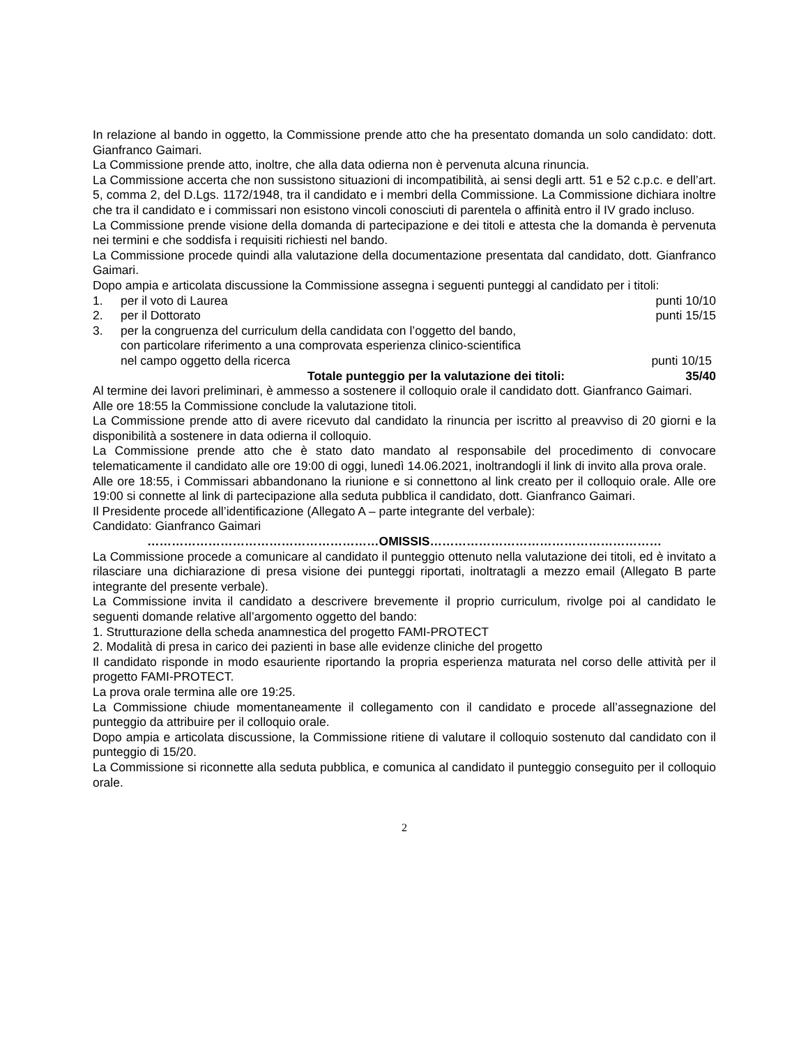In relazione al bando in oggetto, la Commissione prende atto che ha presentato domanda un solo candidato: dott. Gianfranco Gaimari.
La Commissione prende atto, inoltre, che alla data odierna non è pervenuta alcuna rinuncia.
La Commissione accerta che non sussistono situazioni di incompatibilità, ai sensi degli artt. 51 e 52 c.p.c. e dell’art. 5, comma 2, del D.Lgs. 1172/1948, tra il candidato e i membri della Commissione. La Commissione dichiara inoltre che tra il candidato e i commissari non esistono vincoli conosciuti di parentela o affinità entro il IV grado incluso.
La Commissione prende visione della domanda di partecipazione e dei titoli e attesta che la domanda è pervenuta nei termini e che soddisfa i requisiti richiesti nel bando.
La Commissione procede quindi alla valutazione della documentazione presentata dal candidato, dott. Gianfranco Gaimari.
Dopo ampia e articolata discussione la Commissione assegna i seguenti punteggi al candidato per i titoli:
1. per il voto di Laurea punti 10/10
2. per il Dottorato punti 15/15
3. per la congruenza del curriculum della candidata con l’oggetto del bando,
con particolare riferimento a una comprovata esperienza clinico-scientifica
nel campo oggetto della ricerca punti 10/15
Totale punteggio per la valutazione dei titoli: 35/40
Al termine dei lavori preliminari, è ammesso a sostenere il colloquio orale il candidato dott. Gianfranco Gaimari.
Alle ore 18:55 la Commissione conclude la valutazione titoli.
La Commissione prende atto di avere ricevuto dal candidato la rinuncia per iscritto al preavviso di 20 giorni e la disponibilità a sostenere in data odierna il colloquio.
La Commissione prende atto che è stato dato mandato al responsabile del procedimento di convocare telematicamente il candidato alle ore 19:00 di oggi, lunedì 14.06.2021, inoltrandogli il link di invito alla prova orale.
Alle ore 18:55, i Commissari abbandonano la riunione e si connettono al link creato per il colloquio orale. Alle ore 19:00 si connette al link di partecipazione alla seduta pubblica il candidato, dott. Gianfranco Gaimari.
Il Presidente procede all’identificazione (Allegato A – parte integrante del verbale):
Candidato: Gianfranco Gaimari
…………………………………………………OMISSIS…………………………………………………
La Commissione procede a comunicare al candidato il punteggio ottenuto nella valutazione dei titoli, ed è invitato a rilasciare una dichiarazione di presa visione dei punteggi riportati, inoltratagli a mezzo email (Allegato B parte integrante del presente verbale).
La Commissione invita il candidato a descrivere brevemente il proprio curriculum, rivolge poi al candidato le seguenti domande relative all’argomento oggetto del bando:
1. Strutturazione della scheda anamnestica del progetto FAMI-PROTECT
2. Modalità di presa in carico dei pazienti in base alle evidenze cliniche del progetto
Il candidato risponde in modo esauriente riportando la propria esperienza maturata nel corso delle attività per il progetto FAMI-PROTECT.
La prova orale termina alle ore 19:25.
La Commissione chiude momentaneamente il collegamento con il candidato e procede all’assegnazione del punteggio da attribuire per il colloquio orale.
Dopo ampia e articolata discussione, la Commissione ritiene di valutare il colloquio sostenuto dal candidato con il punteggio di 15/20.
La Commissione si riconnette alla seduta pubblica, e comunica al candidato il punteggio conseguito per il colloquio orale.
2